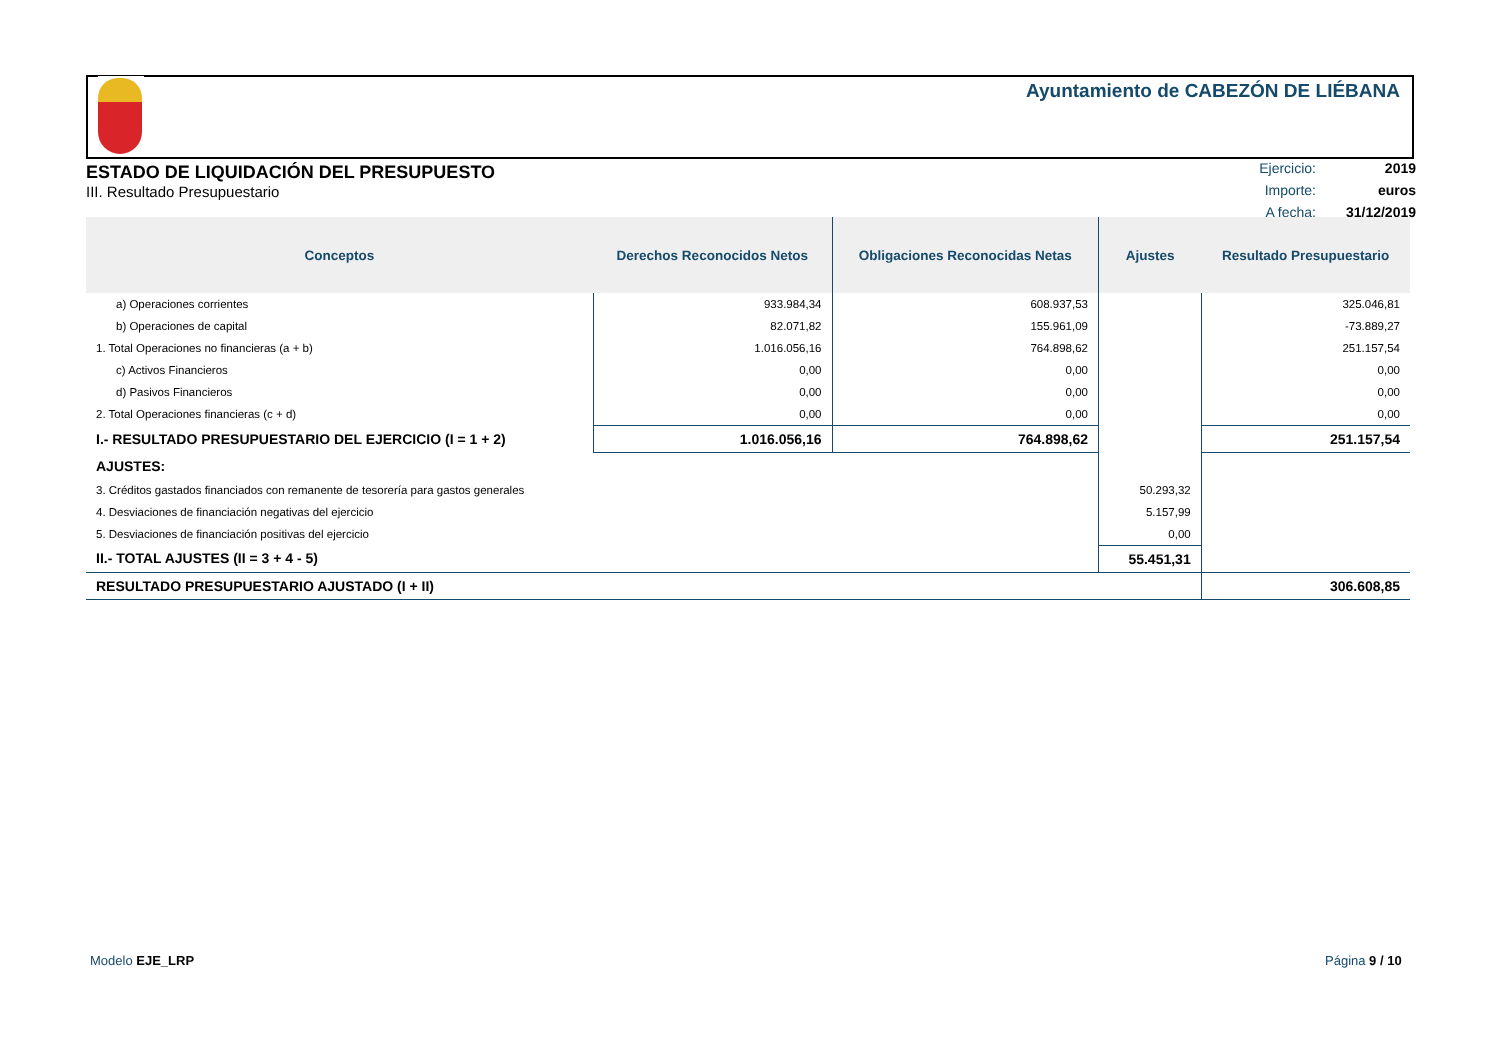Ayuntamiento de CABEZÓN DE LIÉBANA
ESTADO DE LIQUIDACIÓN DEL PRESUPUESTO
III. Resultado Presupuestario
| Ejercicio: | 2019 |
| Importe: | euros |
| A fecha: | 31/12/2019 |
| Conceptos | Derechos Reconocidos Netos | Obligaciones Reconocidas Netas | Ajustes | Resultado Presupuestario |
| --- | --- | --- | --- | --- |
| a) Operaciones corrientes | 933.984,34 | 608.937,53 | | 325.046,81 |
| b) Operaciones de capital | 82.071,82 | 155.961,09 | | -73.889,27 |
| 1. Total Operaciones no financieras (a + b) | 1.016.056,16 | 764.898,62 | | 251.157,54 |
| c) Activos Financieros | 0,00 | 0,00 | | 0,00 |
| d) Pasivos Financieros | 0,00 | 0,00 | | 0,00 |
| 2. Total Operaciones financieras (c + d) | 0,00 | 0,00 | | 0,00 |
| I.- RESULTADO PRESUPUESTARIO DEL EJERCICIO (I = 1 + 2) | 1.016.056,16 | 764.898,62 | | 251.157,54 |
| AJUSTES: | | | | |
| 3. Créditos gastados financiados con remanente de tesorería para gastos generales | | | 50.293,32 | |
| 4. Desviaciones de financiación negativas del ejercicio | | | 5.157,99 | |
| 5. Desviaciones de financiación positivas del ejercicio | | | 0,00 | |
| II.- TOTAL AJUSTES (II = 3 + 4 - 5) | | | 55.451,31 | |
| RESULTADO PRESUPUESTARIO AJUSTADO (I + II) | | | | 306.608,85 |
Modelo EJE_LRP Página 9 / 10